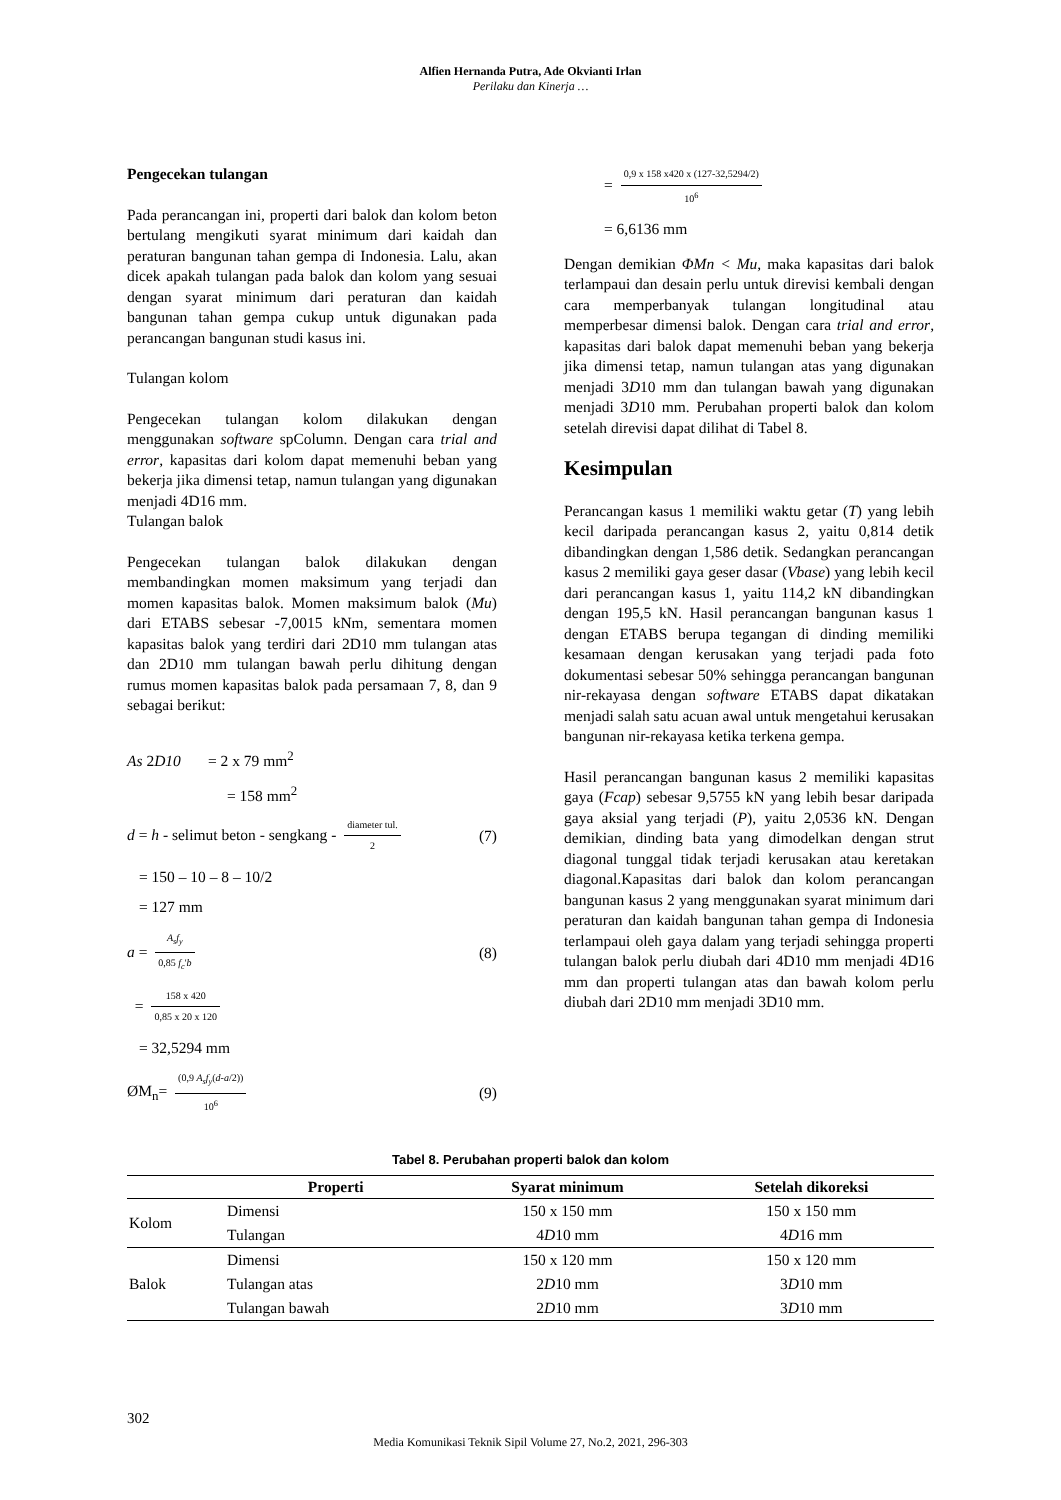Alfien Hernanda Putra, Ade Okvianti Irlan
Perilaku dan Kinerja …
Pengecekan tulangan
Pada perancangan ini, properti dari balok dan kolom beton bertulang mengikuti syarat minimum dari kaidah dan peraturan bangunan tahan gempa di Indonesia. Lalu, akan dicek apakah tulangan pada balok dan kolom yang sesuai dengan syarat minimum dari peraturan dan kaidah bangunan tahan gempa cukup untuk digunakan pada perancangan bangunan studi kasus ini.
Tulangan kolom
Pengecekan tulangan kolom dilakukan dengan menggunakan software spColumn. Dengan cara trial and error, kapasitas dari kolom dapat memenuhi beban yang bekerja jika dimensi tetap, namun tulangan yang digunakan menjadi 4D16 mm.
Tulangan balok
Pengecekan tulangan balok dilakukan dengan membandingkan momen maksimum yang terjadi dan momen kapasitas balok. Momen maksimum balok (Mu) dari ETABS sebesar -7,0015 kNm, sementara momen kapasitas balok yang terdiri dari 2D10 mm tulangan atas dan 2D10 mm tulangan bawah perlu dihitung dengan rumus momen kapasitas balok pada persamaan 7, 8, dan 9 sebagai berikut:
As 2D10 = 2 x 79 mm<sup>2</sup>
= 158 mm<sup>2</sup>
d = h - selimut beton - sengkang - diameter tul. 2 (7)
= 150 – 10 – 8 – 10/2
= 127 mm
a = A<sub>s</sub>f<sub>y</sub> 0,85 f<sub>c</sub>'b (8)
= 158 x 420 0,85 x 20 x 120
= 32,5294 mm
ØM<sub>n</sub>= (0,9 A<sub>s</sub>f<sub>y</sub>(d-a/2)) 10<sup>6</sup> (9)
= 0,9 x 158 x420 x (127-32,5294/2) 10<sup>6</sup>
= 6,6136 mm
Dengan demikian ΦMn < Mu, maka kapasitas dari balok terlampaui dan desain perlu untuk direvisi kembali dengan cara memperbanyak tulangan longitudinal atau memperbesar dimensi balok. Dengan cara trial and error, kapasitas dari balok dapat memenuhi beban yang bekerja jika dimensi tetap, namun tulangan atas yang digunakan menjadi 3D10 mm dan tulangan bawah yang digunakan menjadi 3D10 mm. Perubahan properti balok dan kolom setelah direvisi dapat dilihat di Tabel 8.
Kesimpulan
Perancangan kasus 1 memiliki waktu getar (T) yang lebih kecil daripada perancangan kasus 2, yaitu 0,814 detik dibandingkan dengan 1,586 detik. Sedangkan perancangan kasus 2 memiliki gaya geser dasar (Vbase) yang lebih kecil dari perancangan kasus 1, yaitu 114,2 kN dibandingkan dengan 195,5 kN. Hasil perancangan bangunan kasus 1 dengan ETABS berupa tegangan di dinding memiliki kesamaan dengan kerusakan yang terjadi pada foto dokumentasi sebesar 50% sehingga perancangan bangunan nir-rekayasa dengan software ETABS dapat dikatakan menjadi salah satu acuan awal untuk mengetahui kerusakan bangunan nir-rekayasa ketika terkena gempa.
Hasil perancangan bangunan kasus 2 memiliki kapasitas gaya (Fcap) sebesar 9,5755 kN yang lebih besar daripada gaya aksial yang terjadi (P), yaitu 2,0536 kN. Dengan demikian, dinding bata yang dimodelkan dengan strut diagonal tunggal tidak terjadi kerusakan atau keretakan diagonal.Kapasitas dari balok dan kolom perancangan bangunan kasus 2 yang menggunakan syarat minimum dari peraturan dan kaidah bangunan tahan gempa di Indonesia terlampaui oleh gaya dalam yang terjadi sehingga properti tulangan balok perlu diubah dari 4D10 mm menjadi 4D16 mm dan properti tulangan atas dan bawah kolom perlu diubah dari 2D10 mm menjadi 3D10 mm.
Tabel 8. Perubahan properti balok dan kolom
| | Properti | Syarat minimum | Setelah dikoreksi |
| --- | --- | --- | --- |
| Kolom | Dimensi | 150 x 150 mm | 150 x 150 mm |
| | Tulangan | 4 D 10 mm | 4 D 16 mm |
| Balok | Dimensi | 150 x 120 mm | 150 x 120 mm |
| | Tulangan atas | 2 D 10 mm | 3 D 10 mm |
| | Tulangan bawah | 2 D 10 mm | 3 D 10 mm |
302
Media Komunikasi Teknik Sipil Volume 27, No.2, 2021, 296-303